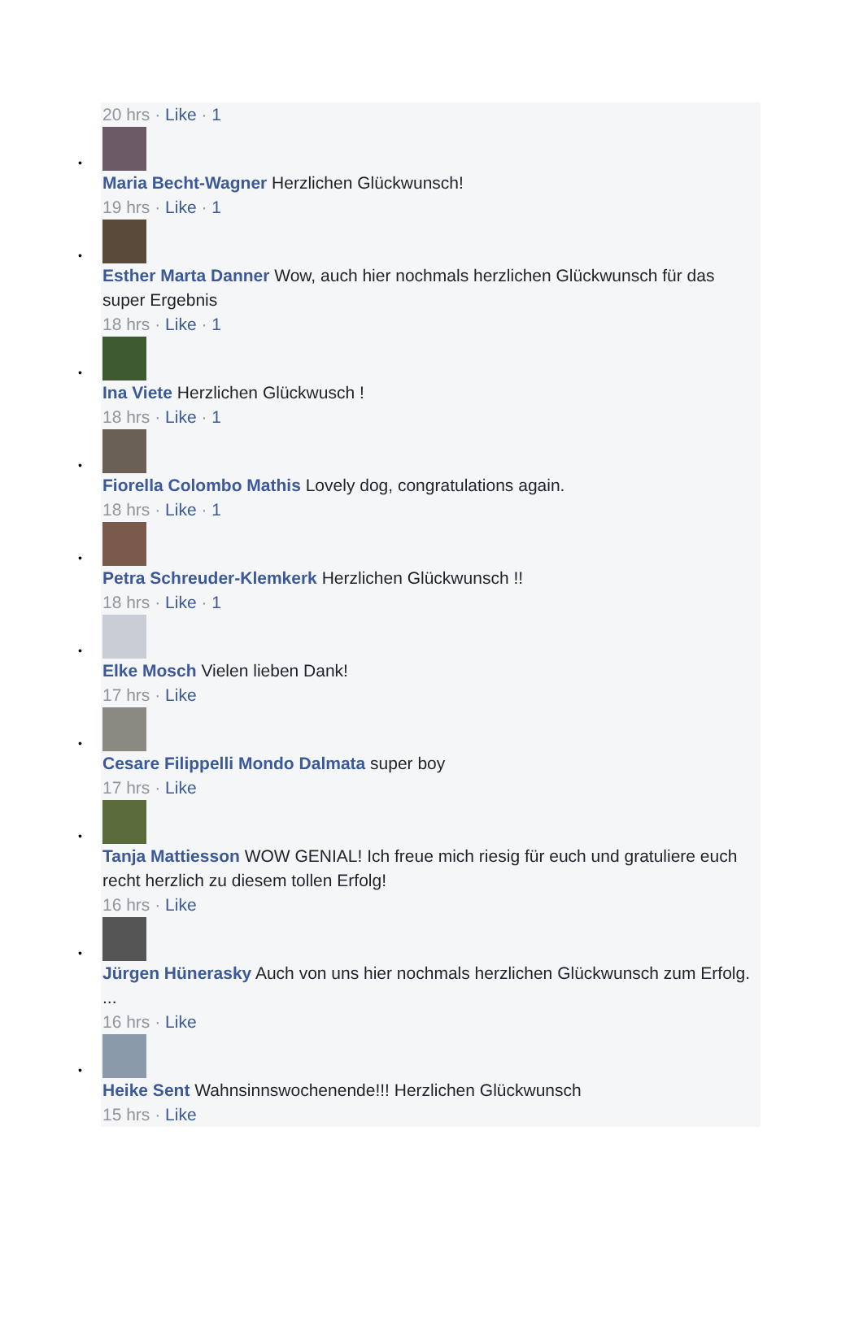20 hrs · Like · 1
•
Maria Becht-Wagner Herzlichen Glückwunsch!
19 hrs · Like · 1
•
Esther Marta Danner Wow, auch hier nochmals herzlichen Glückwunsch für das super Ergebnis
18 hrs · Like · 1
•
Ina Viete Herzlichen Glückwusch !
18 hrs · Like · 1
•
Fiorella Colombo Mathis Lovely dog, congratulations again.
18 hrs · Like · 1
•
Petra Schreuder-Klemkerk Herzlichen Glückwunsch !!
18 hrs · Like · 1
•
Elke Mosch Vielen lieben Dank!
17 hrs · Like
•
Cesare Filippelli Mondo Dalmata super boy
17 hrs · Like
•
Tanja Mattiesson WOW GENIAL! Ich freue mich riesig für euch und gratuliere euch recht herzlich zu diesem tollen Erfolg!
16 hrs · Like
•
Jürgen Hünerasky Auch von uns hier nochmals herzlichen Glückwunsch zum Erfolg. ...
16 hrs · Like
•
Heike Sent Wahnsinnswochenende!!! Herzlichen Glückwunsch
15 hrs · Like